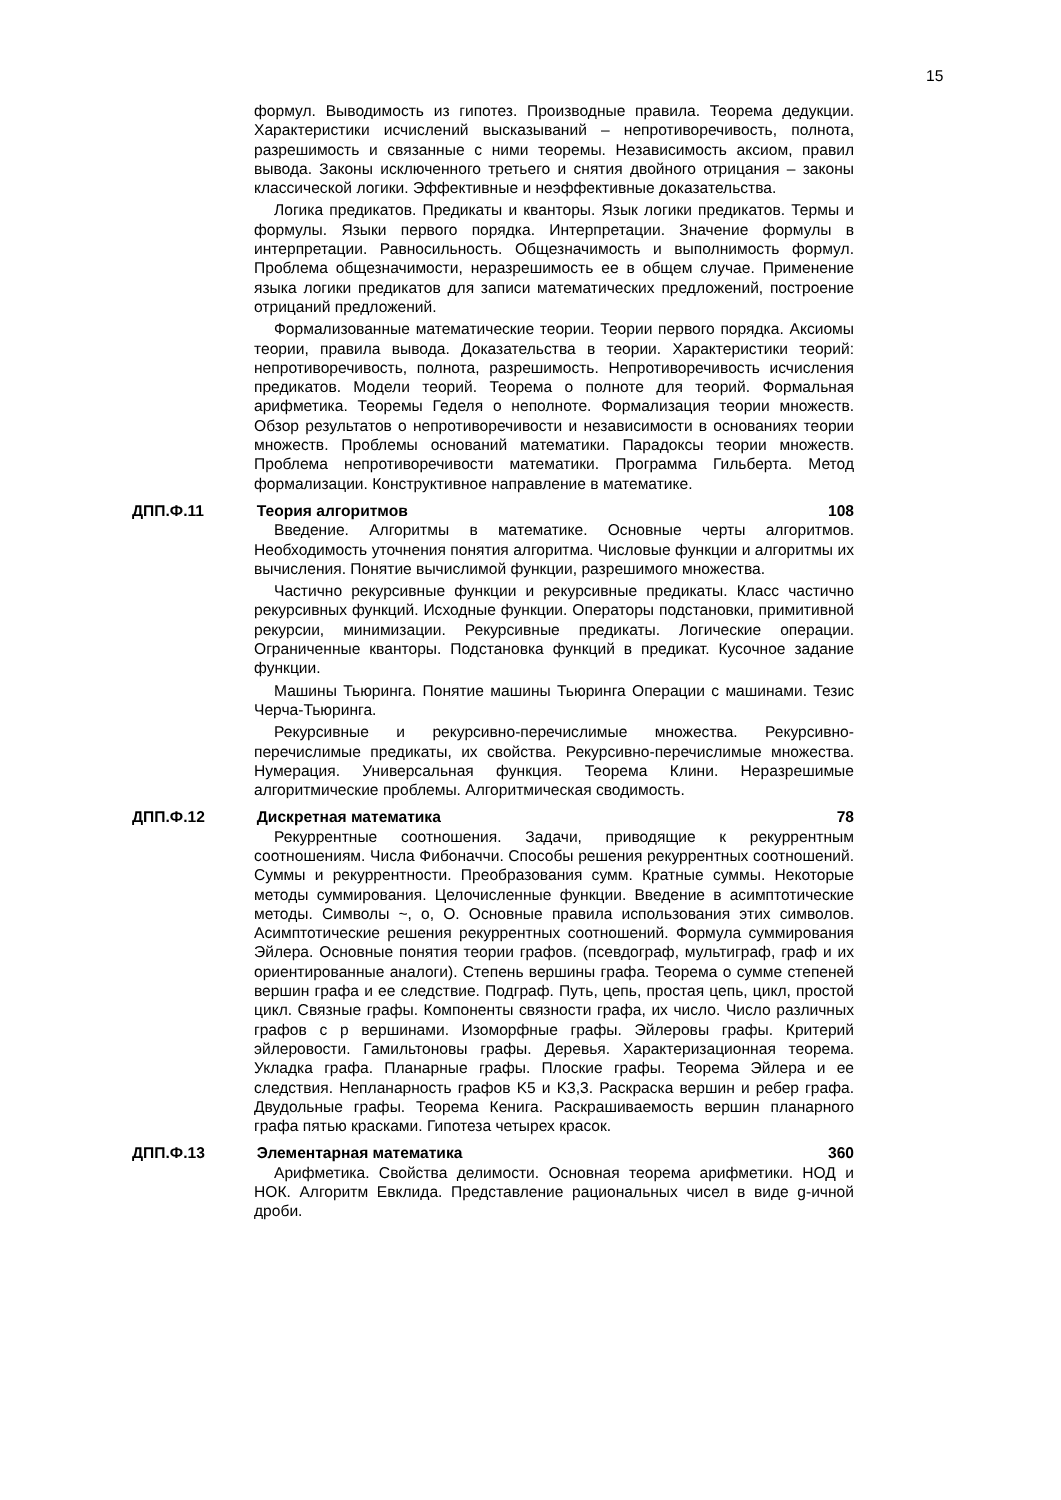15
формул. Выводимость из гипотез. Производные правила. Теорема дедукции. Характеристики исчислений высказываний – непротиворечивость, полнота, разрешимость и связанные с ними теоремы. Независимость аксиом, правил вывода. Законы исключенного третьего и снятия двойного отрицания – законы классической логики. Эффективные и неэффективные доказательства.
Логика предикатов. Предикаты и кванторы. Язык логики предикатов. Термы и формулы. Языки первого порядка. Интерпретации. Значение формулы в интерпретации. Равносильность. Общезначимость и выполнимость формул. Проблема общезначимости, неразрешимость ее в общем случае. Применение языка логики предикатов для записи математических предложений, построение отрицаний предложений.
Формализованные математические теории. Теории первого порядка. Аксиомы теории, правила вывода. Доказательства в теории. Характеристики теорий: непротиворечивость, полнота, разрешимость. Непротиворечивость исчисления предикатов. Модели теорий. Теорема о полноте для теорий. Формальная арифметика. Теоремы Геделя о неполноте. Формализация теории множеств. Обзор результатов о непротиворечивости и независимости в основаниях теории множеств. Проблемы оснований математики. Парадоксы теории множеств. Проблема непротиворечивости математики. Программа Гильберта. Метод формализации. Конструктивное направление в математике.
ДПП.Ф.11 Теория алгоритмов 108
Введение. Алгоритмы в математике. Основные черты алгоритмов. Необходимость уточнения понятия алгоритма. Числовые функции и алгоритмы их вычисления. Понятие вычислимой функции, разрешимого множества.
Частично рекурсивные функции и рекурсивные предикаты. Класс частично рекурсивных функций. Исходные функции. Операторы подстановки, примитивной рекурсии, минимизации. Рекурсивные предикаты. Логические операции. Ограниченные кванторы. Подстановка функций в предикат. Кусочное задание функции.
Машины Тьюринга. Понятие машины Тьюринга Операции с машинами. Тезис Черча-Тьюринга.
Рекурсивные и рекурсивно-перечислимые множества. Рекурсивно-перечислимые предикаты, их свойства. Рекурсивно-перечислимые множества. Нумерация. Универсальная функция. Теорема Клини. Неразрешимые алгоритмические проблемы. Алгоритмическая сводимость.
ДПП.Ф.12 Дискретная математика 78
Рекуррентные соотношения. Задачи, приводящие к рекуррентным соотношениям. Числа Фибоначчи. Способы решения рекуррентных соотношений. Суммы и рекуррентности. Преобразования сумм. Кратные суммы. Некоторые методы суммирования. Целочисленные функции. Введение в асимптотические методы. Символы ~, o, O. Основные правила использования этих символов. Асимптотические решения рекуррентных соотношений. Формула суммирования Эйлера. Основные понятия теории графов. (псевдограф, мультиграф, граф и их ориентированные аналоги). Степень вершины графа. Теорема о сумме степеней вершин графа и ее следствие. Подграф. Путь, цепь, простая цепь, цикл, простой цикл. Связные графы. Компоненты связности графа, их число. Число различных графов с p вершинами. Изоморфные графы. Эйлеровы графы. Критерий эйлеровости. Гамильтоновы графы. Деревья. Характеризационная теорема. Укладка графа. Планарные графы. Плоские графы. Теорема Эйлера и ее следствия. Непланарность графов K5 и K3,3. Раскраска вершин и ребер графа. Двудольные графы. Теорема Кенига. Раскрашиваемость вершин планарного графа пятью красками. Гипотеза четырех красок.
ДПП.Ф.13 Элементарная математика 360
Арифметика. Свойства делимости. Основная теорема арифметики. НОД и НОК. Алгоритм Евклида. Представление рациональных чисел в виде g-ичной дроби.